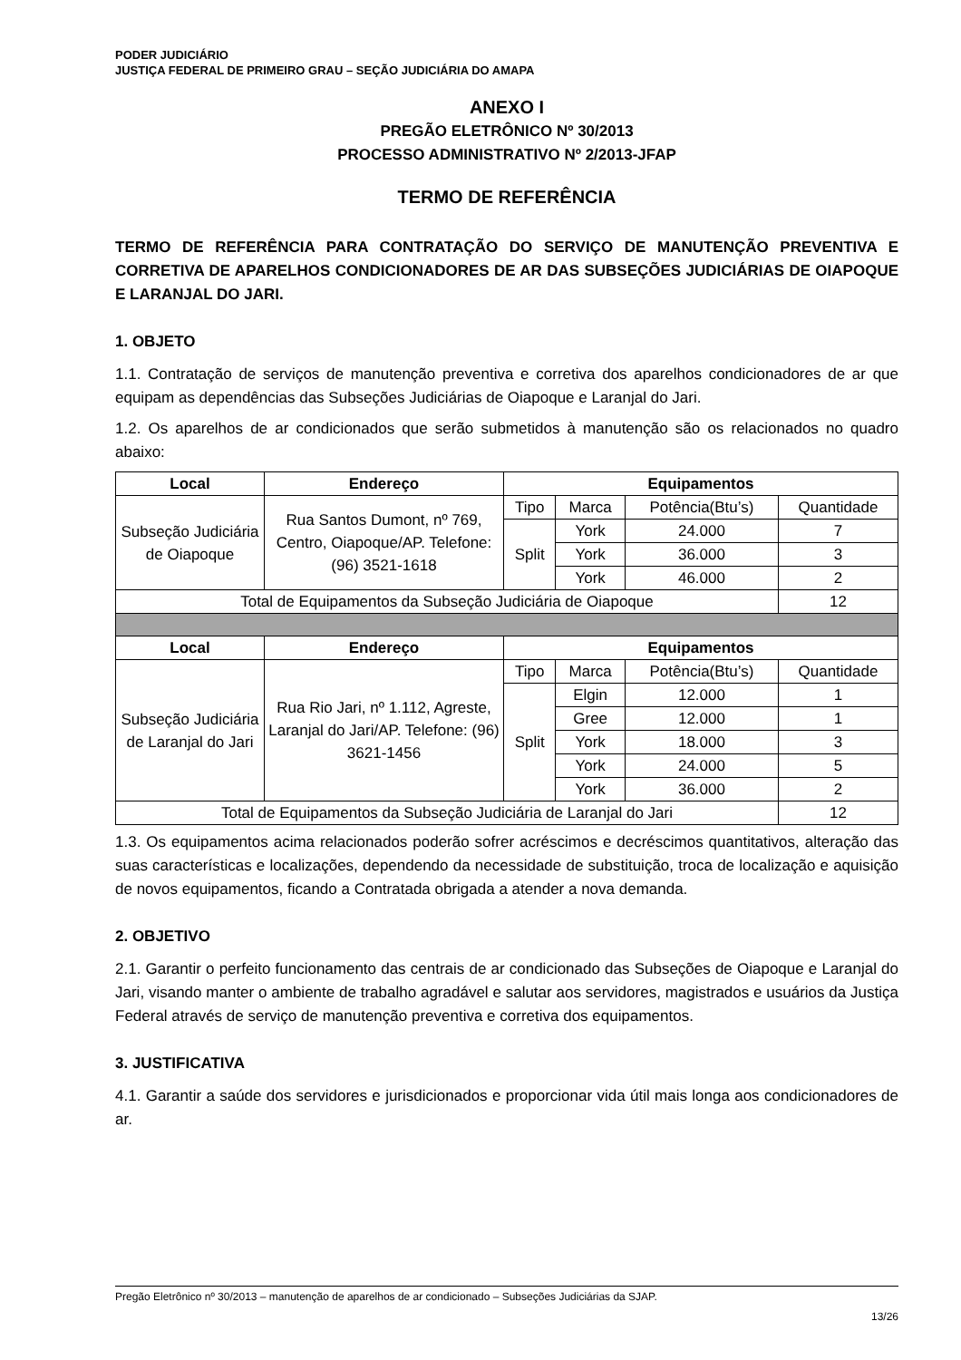PODER JUDICIÁRIO
JUSTIÇA FEDERAL DE PRIMEIRO GRAU – SEÇÃO JUDICIÁRIA DO AMAPA
ANEXO I
PREGÃO ELETRÔNICO Nº 30/2013
PROCESSO ADMINISTRATIVO Nº 2/2013-JFAP
TERMO DE REFERÊNCIA
TERMO DE REFERÊNCIA PARA CONTRATAÇÃO DO SERVIÇO DE MANUTENÇÃO PREVENTIVA E CORRETIVA DE APARELHOS CONDICIONADORES DE AR DAS SUBSEÇÕES JUDICIÁRIAS DE OIAPOQUE E LARANJAL DO JARI.
1. OBJETO
1.1. Contratação de serviços de manutenção preventiva e corretiva dos aparelhos condicionadores de ar que equipam as dependências das Subseções Judiciárias de Oiapoque e Laranjal do Jari.
1.2. Os aparelhos de ar condicionados que serão submetidos à manutenção são os relacionados no quadro abaixo:
| Local | Endereço | Equipamentos | | | |
| --- | --- | --- | --- | --- | --- |
| Subseção Judiciária de Oiapoque | Rua Santos Dumont, nº 769, Centro, Oiapoque/AP. Telefone: (96) 3521-1618 | Tipo | Marca | Potência(Btu’s) | Quantidade |
| | | Split | York | 24.000 | 7 |
| | | | York | 36.000 | 3 |
| | | | York | 46.000 | 2 |
| Total de Equipamentos da Subseção Judiciária de Oiapoque | | | | | 12 |
| Local | Endereço | Equipamentos | | | |
| Subseção Judiciária de Laranjal do Jari | Rua Rio Jari, nº 1.112, Agreste, Laranjal do Jari/AP. Telefone: (96) 3621-1456 | Tipo | Marca | Potência(Btu’s) | Quantidade |
| | | Split | Elgin | 12.000 | 1 |
| | | | Gree | 12.000 | 1 |
| | | | York | 18.000 | 3 |
| | | | York | 24.000 | 5 |
| | | | York | 36.000 | 2 |
| Total de Equipamentos da Subseção Judiciária de Laranjal do Jari | | | | | 12 |
1.3. Os equipamentos acima relacionados poderão sofrer acréscimos e decréscimos quantitativos, alteração das suas características e localizações, dependendo da necessidade de substituição, troca de localização e aquisição de novos equipamentos, ficando a Contratada obrigada a atender a nova demanda.
2. OBJETIVO
2.1. Garantir o perfeito funcionamento das centrais de ar condicionado das Subseções de Oiapoque e Laranjal do Jari, visando manter o ambiente de trabalho agradável e salutar aos servidores, magistrados e usuários da Justiça Federal através de serviço de manutenção preventiva e corretiva dos equipamentos.
3. JUSTIFICATIVA
4.1. Garantir a saúde dos servidores e jurisdicionados e proporcionar vida útil mais longa aos condicionadores de ar.
Pregão Eletrônico nº 30/2013 – manutenção de aparelhos de ar condicionado – Subseções Judiciárias da SJAP.
13/26